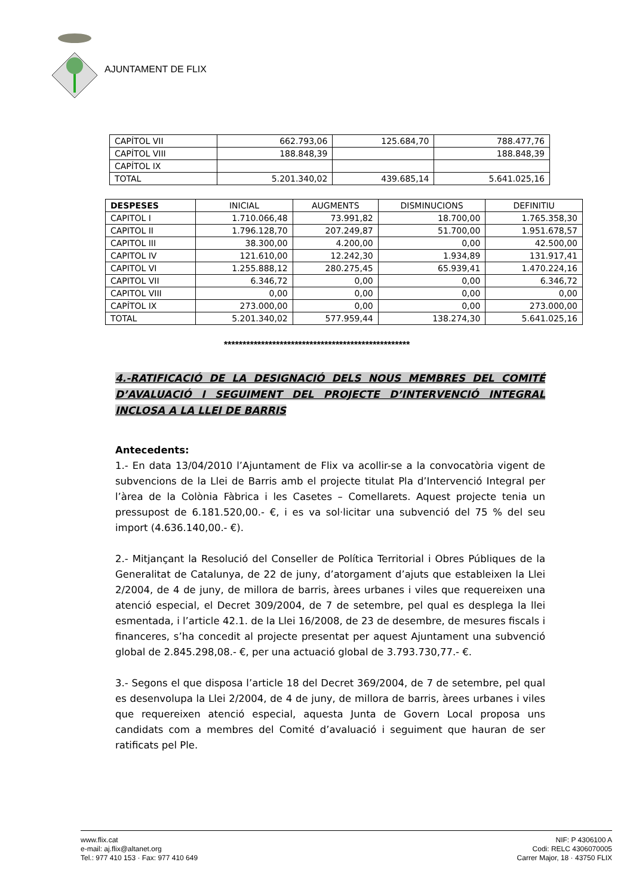AJUNTAMENT DE FLIX
| CAPÍTOL VII | 662.793,06 | 125.684,70 | 788.477,76 |
| CAPÍTOL VIII | 188.848,39 | | 188.848,39 |
| CAPÍTOL IX | | | |
| TOTAL | 5.201.340,02 | 439.685,14 | 5.641.025,16 |
| DESPESES | INICIAL | AUGMENTS | DISMINUCIONS | DEFINITIU |
| --- | --- | --- | --- | --- |
| CAPITOL I | 1.710.066,48 | 73.991,82 | 18.700,00 | 1.765.358,30 |
| CAPITOL II | 1.796.128,70 | 207.249,87 | 51.700,00 | 1.951.678,57 |
| CAPITOL III | 38.300,00 | 4.200,00 | 0,00 | 42.500,00 |
| CAPITOL IV | 121.610,00 | 12.242,30 | 1.934,89 | 131.917,41 |
| CAPITOL VI | 1.255.888,12 | 280.275,45 | 65.939,41 | 1.470.224,16 |
| CAPITOL VII | 6.346,72 | 0,00 | 0,00 | 6.346,72 |
| CAPITOL VIII | 0,00 | 0,00 | 0,00 | 0,00 |
| CAPÍTOL IX | 273.000,00 | 0,00 | 0,00 | 273.000,00 |
| TOTAL | 5.201.340,02 | 577.959,44 | 138.274,30 | 5.641.025,16 |
**************************************************
4.-RATIFICACIÓ DE LA DESIGNACIÓ DELS NOUS MEMBRES DEL COMITÉ D’AVALUACIÓ I SEGUIMENT DEL PROJECTE D’INTERVENCIÓ INTEGRAL INCLOSA A LA LLEI DE BARRIS
Antecedents:
1.- En data 13/04/2010 l’Ajuntament de Flix va acollir-se a la convocatòria vigent de subvencions de la Llei de Barris amb el projecte titulat Pla d’Intervenció Integral per l’àrea de la Colònia Fàbrica i les Casetes – Comellarets. Aquest projecte tenia un pressupost de 6.181.520,00.- €, i es va sol·licitar una subvenció del 75 % del seu import (4.636.140,00.- €).
2.- Mitjançant la Resolució del Conseller de Política Territorial i Obres Públiques de la Generalitat de Catalunya, de 22 de juny, d’atorgament d’ajuts que estableixen la Llei 2/2004, de 4 de juny, de millora de barris, àrees urbanes i viles que requereixen una atenció especial, el Decret 309/2004, de 7 de setembre, pel qual es desplega la llei esmentada, i l’article 42.1. de la Llei 16/2008, de 23 de desembre, de mesures fiscals i financeres, s’ha concedit al projecte presentat per aquest Ajuntament una subvenció global de 2.845.298,08.- €, per una actuació global de 3.793.730,77.- €.
3.- Segons el que disposa l’article 18 del Decret 369/2004, de 7 de setembre, pel qual es desenvolupa la Llei 2/2004, de 4 de juny, de millora de barris, àrees urbanes i viles que requereixen atenció especial, aquesta Junta de Govern Local proposa uns candidats com a membres del Comité d’avaluació i seguiment que hauran de ser ratificats pel Ple.
www.flix.cat
e-mail: aj.flix@altanet.org
Tel.: 977 410 153 · Fax: 977 410 649
NIF: P 4306100 A
Codi: RELC 4306070005
Carrer Major, 18 · 43750 FLIX